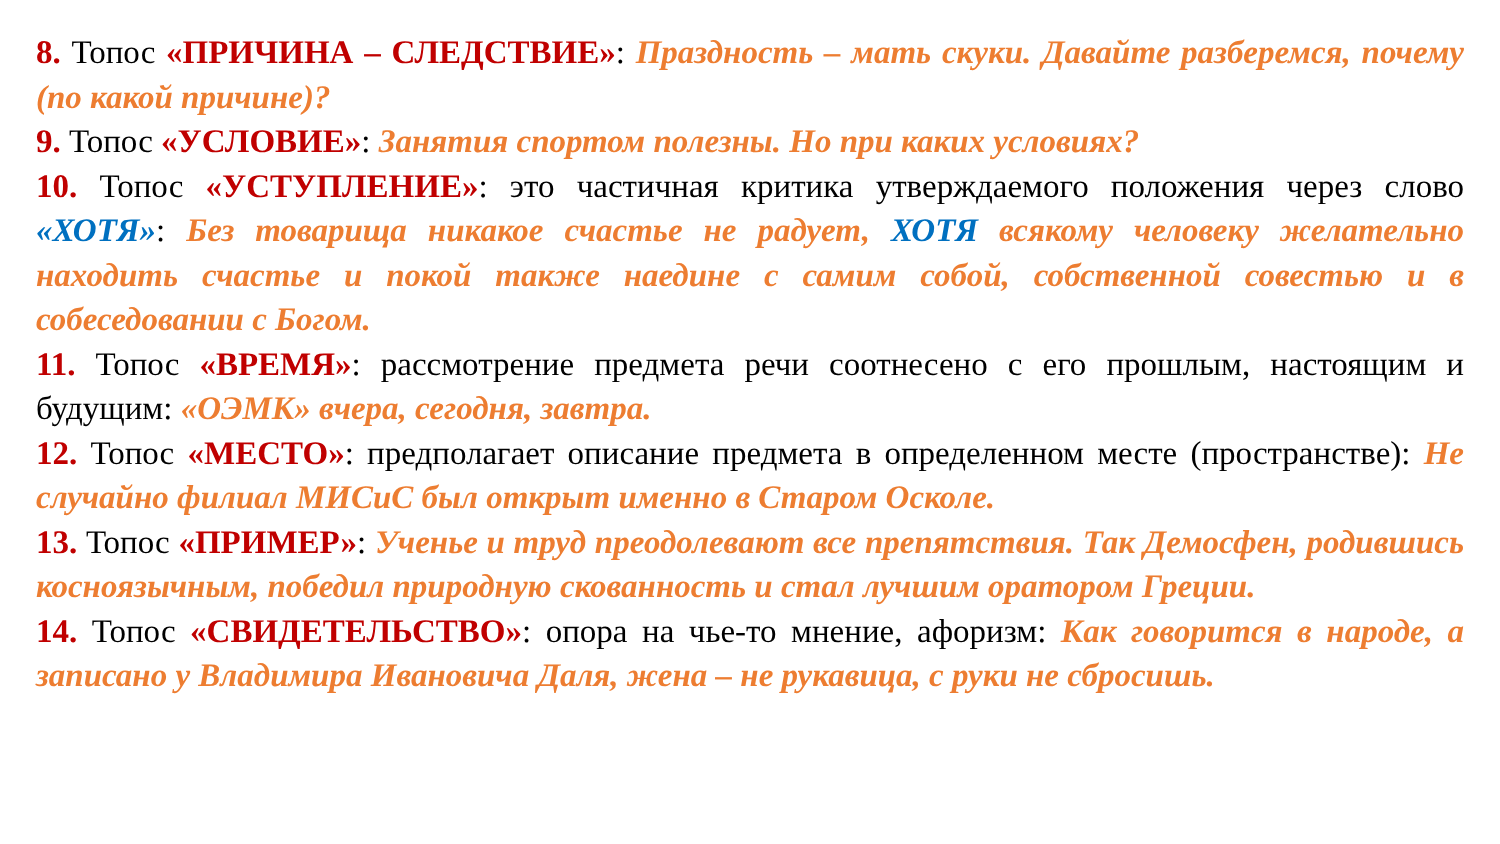8. Топос «ПРИЧИНА – СЛЕДСТВИЕ»: Праздность – мать скуки. Давайте разберемся, почему (по какой причине)?
9. Топос «УСЛОВИЕ»: Занятия спортом полезны. Но при каких условиях?
10. Топос «УСТУПЛЕНИЕ»: это частичная критика утверждаемого положения через слово «ХОТЯ»: Без товарища никакое счастье не радует, ХОТЯ всякому человеку желательно находить счастье и покой также наедине с самим собой, собственной совестью и в собеседовании с Богом.
11. Топос «ВРЕМЯ»: рассмотрение предмета речи соотнесено с его прошлым, настоящим и будущим: «ОЭМК» вчера, сегодня, завтра.
12. Топос «МЕСТО»: предполагает описание предмета в определенном месте (пространстве): Не случайно филиал МИСиС был открыт именно в Старом Осколе.
13. Топос «ПРИМЕР»: Ученье и труд преодолевают все препятствия. Так Демосфен, родившись косноязычным, победил природную скованность и стал лучшим оратором Греции.
14. Топос «СВИДЕТЕЛЬСТВО»: опора на чье-то мнение, афоризм: Как говорится в народе, а записано у Владимира Ивановича Даля, жена – не рукавица, с руки не сбросишь.